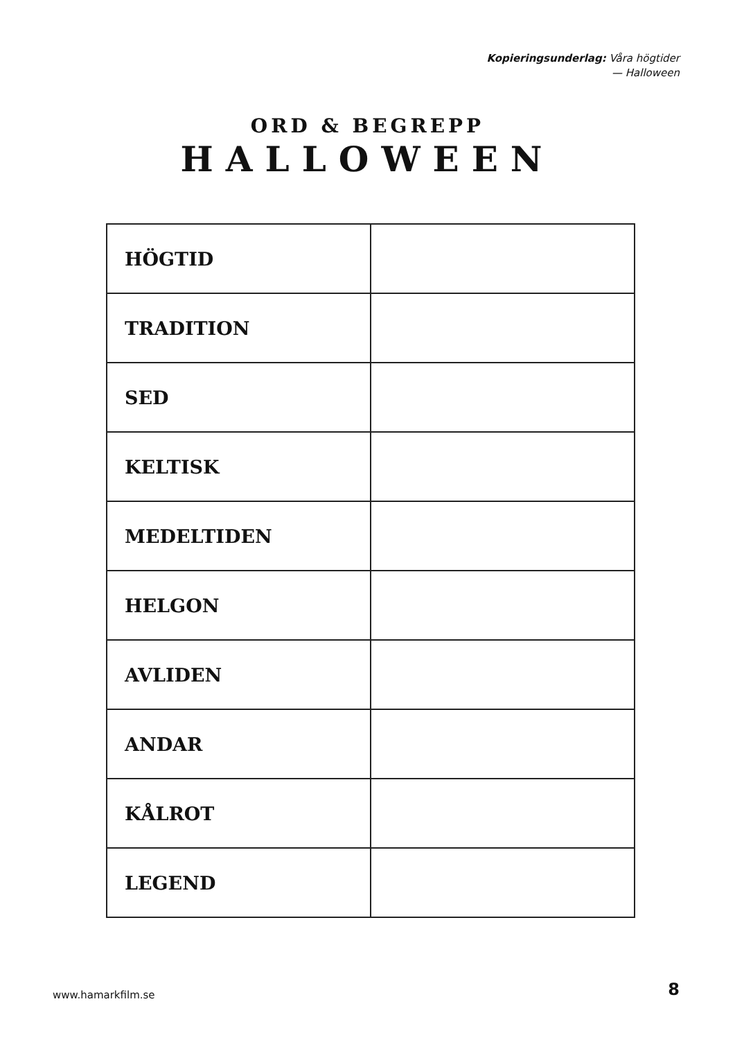Kopieringsunderlag: Våra högtider
— Halloween
ORD & BEGREPP
HALLOWEEN
| HÖGTID | |
| TRADITION | |
| SED | |
| KELTISK | |
| MEDELTIDEN | |
| HELGON | |
| AVLIDEN | |
| ANDAR | |
| KÅLROT | |
| LEGEND | |
www.hamarkfilm.se 8